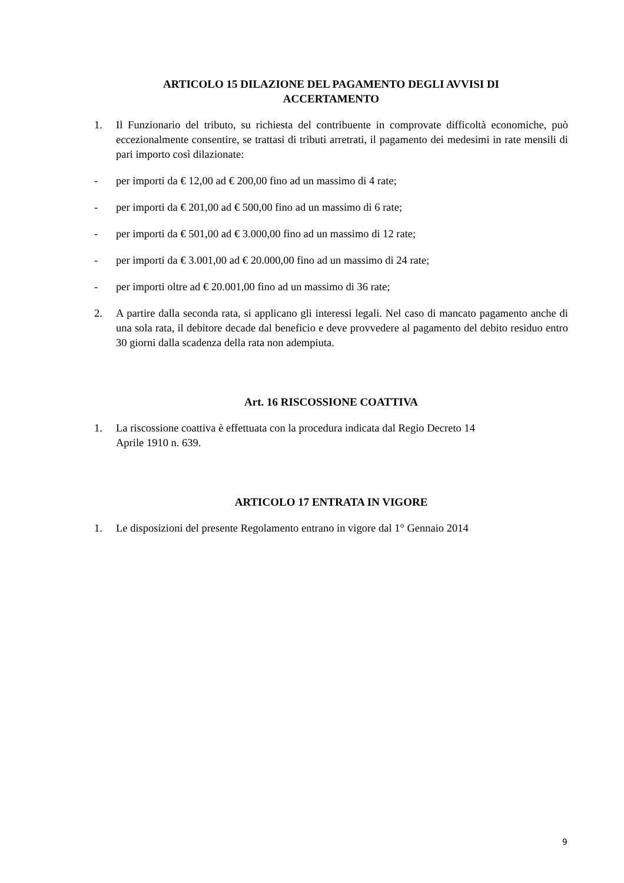ARTICOLO 15 DILAZIONE DEL PAGAMENTO DEGLI AVVISI DI
ACCERTAMENTO
1. Il Funzionario del tributo, su richiesta del contribuente in comprovate difficoltà economiche, può eccezionalmente consentire, se trattasi di tributi arretrati, il pagamento dei medesimi in rate mensili di pari importo così dilazionate:
- per importi da € 12,00 ad € 200,00 fino ad un massimo di 4 rate;
- per importi da € 201,00 ad € 500,00 fino ad un massimo di 6 rate;
- per importi da € 501,00 ad € 3.000,00 fino ad un massimo di 12 rate;
- per importi da € 3.001,00 ad € 20.000,00 fino ad un massimo di 24 rate;
- per importi oltre ad € 20.001,00 fino ad un massimo di 36 rate;
2. A partire dalla seconda rata, si applicano gli interessi legali. Nel caso di mancato pagamento anche di una sola rata, il debitore decade dal beneficio e deve provvedere al pagamento del debito residuo entro 30 giorni dalla scadenza della rata non adempiuta.
Art. 16 RISCOSSIONE COATTIVA
1. La riscossione coattiva è effettuata con la procedura indicata dal Regio Decreto 14
Aprile 1910 n. 639.
ARTICOLO 17 ENTRATA IN VIGORE
1. Le disposizioni del presente Regolamento entrano in vigore dal 1° Gennaio 2014
9